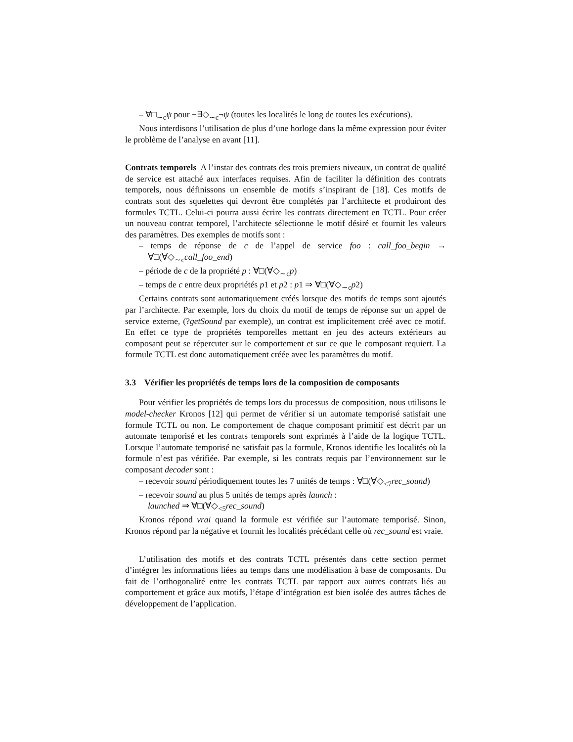– ∀□<sub>∼c</sub>ψ pour ¬∃◇<sub>∼c</sub>¬ψ (toutes les localités le long de toutes les exécutions).
Nous interdisons l’utilisation de plus d’une horloge dans la même expression pour éviter le problème de l’analyse en avant [11].
Contrats temporels A l’instar des contrats des trois premiers niveaux, un contrat de qualité de service est attaché aux interfaces requises. Afin de faciliter la définition des contrats temporels, nous définissons un ensemble de motifs s’inspirant de [18]. Ces motifs de contrats sont des squelettes qui devront être complétés par l’architecte et produiront des formules TCTL. Celui-ci pourra aussi écrire les contrats directement en TCTL. Pour créer un nouveau contrat temporel, l’architecte sélectionne le motif désiré et fournit les valeurs des paramètres. Des exemples de motifs sont :
– temps de réponse de c de l’appel de service foo : call_foo_begin → ∀□(∀◇<sub>∼c</sub>call_foo_end)
– période de c de la propriété p : ∀□(∀◇<sub>∼c</sub>p)
– temps de c entre deux propriétés p1 et p2 : p1 ⇒ ∀□(∀◇<sub>∼c</sub>p2)
Certains contrats sont automatiquement créés lorsque des motifs de temps sont ajoutés par l’architecte. Par exemple, lors du choix du motif de temps de réponse sur un appel de service externe, (?getSound par exemple), un contrat est implicitement créé avec ce motif. En effet ce type de propriétés temporelles mettant en jeu des acteurs extérieurs au composant peut se répercuter sur le comportement et sur ce que le composant requiert. La formule TCTL est donc automatiquement créée avec les paramètres du motif.
3.3 Vérifier les propriétés de temps lors de la composition de composants
Pour vérifier les propriétés de temps lors du processus de composition, nous utilisons le model-checker Kronos [12] qui permet de vérifier si un automate temporisé satisfait une formule TCTL ou non. Le comportement de chaque composant primitif est décrit par un automate temporisé et les contrats temporels sont exprimés à l’aide de la logique TCTL. Lorsque l’automate temporisé ne satisfait pas la formule, Kronos identifie les localités où la formule n’est pas vérifiée. Par exemple, si les contrats requis par l’environnement sur le composant decoder sont :
– recevoir sound périodiquement toutes les 7 unités de temps : ∀□(∀◇<sub><7</sub>rec_sound)
– recevoir sound au plus 5 unités de temps après launch :
launched ⇒ ∀□(∀◇<sub><5</sub>rec_sound)
Kronos répond vrai quand la formule est vérifiée sur l’automate temporisé. Sinon, Kronos répond par la négative et fournit les localités précédant celle où rec_sound est vraie.
L’utilisation des motifs et des contrats TCTL présentés dans cette section permet d’intégrer les informations liées au temps dans une modélisation à base de composants. Du fait de l’orthogonalité entre les contrats TCTL par rapport aux autres contrats liés au comportement et grâce aux motifs, l’étape d’intégration est bien isolée des autres tâches de développement de l’application.